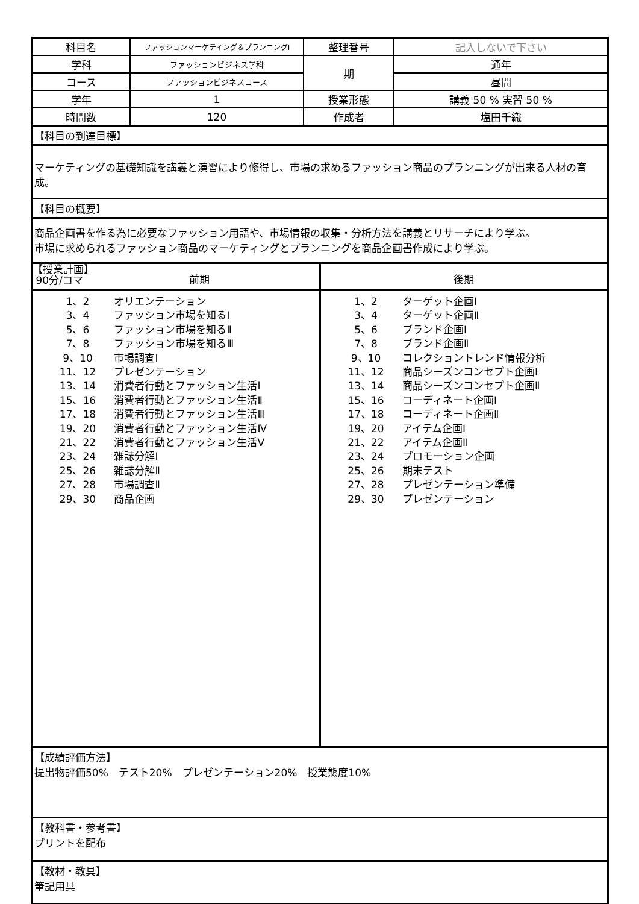| 科目名 | ファッションマーケティング＆プランニングⅠ | 整理番号 | 記入しないで下さい |
| 学科 | ファッションビジネス学科 | 期 | 通年 |
| コース | ファッションビジネスコース | | 昼間 |
| 学年 | 1 | 授業形態 | 講義 50 % 実習 50 % |
| 時間数 | 120 | 作成者 | 塩田千織 |
【科目の到達目標】
マーケティングの基礎知識を講義と演習により修得し、市場の求めるファッション商品のプランニングが出来る人材の育成。
【科目の概要】
商品企画書を作る為に必要なファッション用語や、市場情報の収集・分析方法を講義とリサーチにより学ぶ。
市場に求められるファッション商品のマーケティングとプランニングを商品企画書作成により学ぶ。
【授業計画】
90分/コマ
前期
後期
1、2 オリエンテーション
3、4 ファッション市場を知るⅠ
5、6 ファッション市場を知るⅡ
7、8 ファッション市場を知るⅢ
9、10 市場調査Ⅰ
11、12 プレゼンテーション
13、14 消費者行動とファッション生活Ⅰ
15、16 消費者行動とファッション生活Ⅱ
17、18 消費者行動とファッション生活Ⅲ
19、20 消費者行動とファッション生活Ⅳ
21、22 消費者行動とファッション生活Ⅴ
23、24 雑誌分解Ⅰ
25、26 雑誌分解Ⅱ
27、28 市場調査Ⅱ
29、30 商品企画
1、2 ターゲット企画Ⅰ
3、4 ターゲット企画Ⅱ
5、6 ブランド企画Ⅰ
7、8 ブランド企画Ⅱ
9、10 コレクショントレンド情報分析
11、12 商品シーズンコンセプト企画Ⅰ
13、14 商品シーズンコンセプト企画Ⅱ
15、16 コーディネート企画Ⅰ
17、18 コーディネート企画Ⅱ
19、20 アイテム企画Ⅰ
21、22 アイテム企画Ⅱ
23、24 プロモーション企画
25、26 期末テスト
27、28 プレゼンテーション準備
29、30 プレゼンテーション
【成績評価方法】
提出物評価50%　テスト20%　プレゼンテーション20%　授業態度10%
【教科書・参考書】
プリントを配布
【教材・教具】
筆記用具